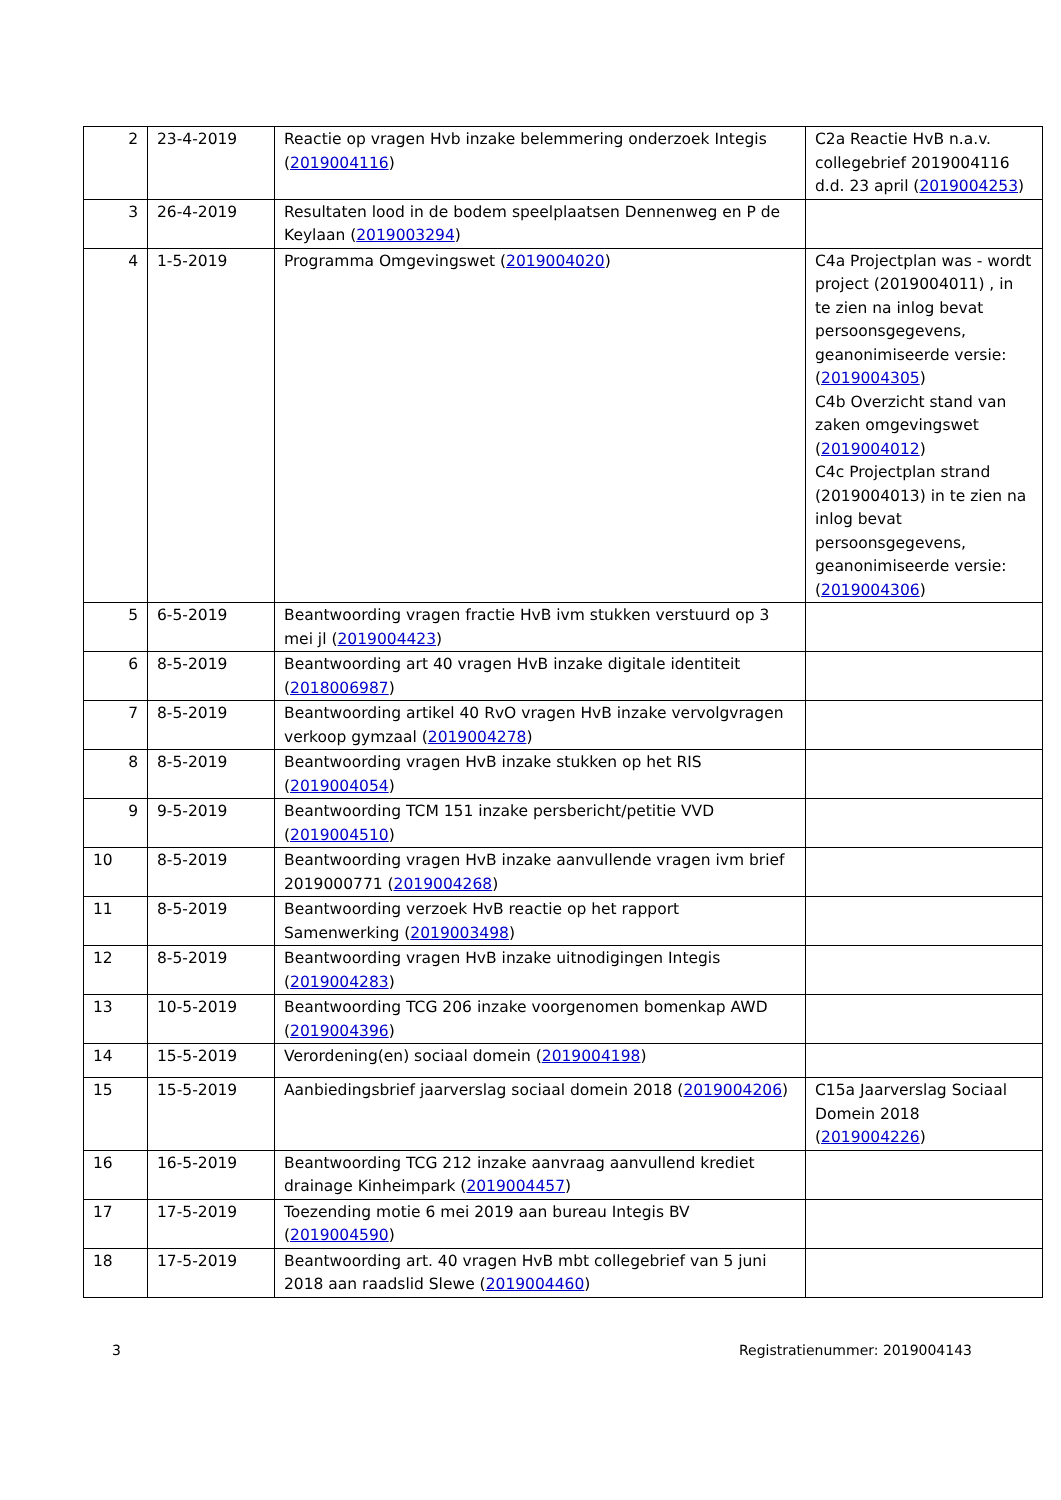| 2 | 23-4-2019 | Reactie op vragen Hvb inzake belemmering onderzoek Integis ( 2019004116 ) | C2a Reactie HvB n.a.v. collegebrief 2019004116 d.d. 23 april ( 2019004253 ) |
| 3 | 26-4-2019 | Resultaten lood in de bodem speelplaatsen Dennenweg en P de Keylaan ( 2019003294 ) | |
| 4 | 1-5-2019 | Programma Omgevingswet ( 2019004020 ) | C4a Projectplan was - wordt project (2019004011) , in te zien na inlog bevat persoonsgegevens, geanonimiseerde versie: ( 2019004305 ) C4b Overzicht stand van zaken omgevingswet ( 2019004012 ) C4c Projectplan strand (2019004013) in te zien na inlog bevat persoonsgegevens, geanonimiseerde versie: ( 2019004306 ) |
| 5 | 6-5-2019 | Beantwoording vragen fractie HvB ivm stukken verstuurd op 3 mei jl ( 2019004423 ) | |
| 6 | 8-5-2019 | Beantwoording art 40 vragen HvB inzake digitale identiteit ( 2018006987 ) | |
| 7 | 8-5-2019 | Beantwoording artikel 40 RvO vragen HvB inzake vervolgvragen verkoop gymzaal ( 2019004278 ) | |
| 8 | 8-5-2019 | Beantwoording vragen HvB inzake stukken op het RIS ( 2019004054 ) | |
| 9 | 9-5-2019 | Beantwoording TCM 151 inzake persbericht/petitie VVD ( 2019004510 ) | |
| 10 | 8-5-2019 | Beantwoording vragen HvB inzake aanvullende vragen ivm brief 2019000771 ( 2019004268 ) | |
| 11 | 8-5-2019 | Beantwoording verzoek HvB reactie op het rapport Samenwerking ( 2019003498 ) | |
| 12 | 8-5-2019 | Beantwoording vragen HvB inzake uitnodigingen Integis ( 2019004283 ) | |
| 13 | 10-5-2019 | Beantwoording TCG 206 inzake voorgenomen bomenkap AWD ( 2019004396 ) | |
| 14 | 15-5-2019 | Verordening(en) sociaal domein ( 2019004198 ) | |
| 15 | 15-5-2019 | Aanbiedingsbrief jaarverslag sociaal domein 2018 ( 2019004206 ) | C15a Jaarverslag Sociaal Domein 2018 ( 2019004226 ) |
| 16 | 16-5-2019 | Beantwoording TCG 212 inzake aanvraag aanvullend krediet drainage Kinheimpark ( 2019004457 ) | |
| 17 | 17-5-2019 | Toezending motie 6 mei 2019 aan bureau Integis BV ( 2019004590 ) | |
| 18 | 17-5-2019 | Beantwoording art. 40 vragen HvB mbt collegebrief van 5 juni 2018 aan raadslid Slewe ( 2019004460 ) | |
3 Registratienummer: 2019004143